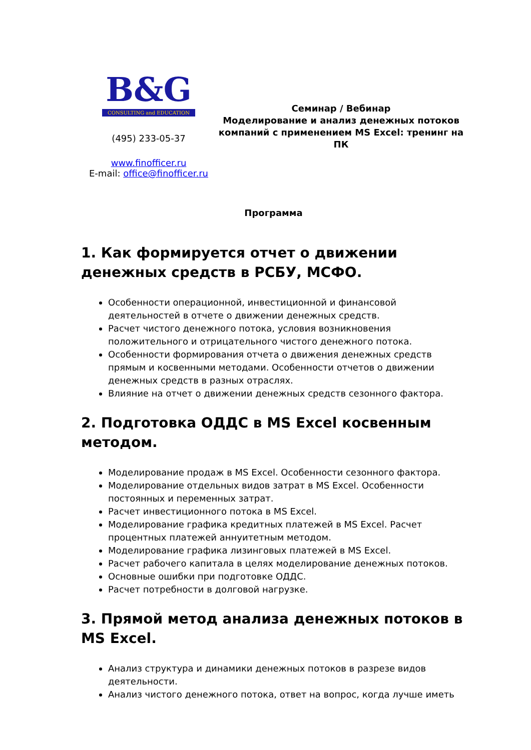B&G
CONSULTING and EDUCATION
(495) 233-05-37
www.finofficer.ru
E-mail: office@finofficer.ru
Семинар / Вебинар
Моделирование и анализ денежных потоков компаний с применением MS Excel: тренинг на ПК
Программа
1. Как формируется отчет о движении денежных средств в РСБУ, МСФО.
Особенности операционной, инвестиционной и финансовой деятельностей в отчете о движении денежных средств.
Расчет чистого денежного потока, условия возникновения положительного и отрицательного чистого денежного потока.
Особенности формирования отчета о движения денежных средств прямым и косвенными методами. Особенности отчетов о движении денежных средств в разных отраслях.
Влияние на отчет о движении денежных средств сезонного фактора.
2. Подготовка ОДДС в MS Excel косвенным методом.
Моделирование продаж в MS Excel. Особенности сезонного фактора.
Моделирование отдельных видов затрат в MS Excel. Особенности постоянных и переменных затрат.
Расчет инвестиционного потока в MS Excel.
Моделирование графика кредитных платежей в MS Excel. Расчет процентных платежей аннуитетным методом.
Моделирование графика лизинговых платежей в MS Excel.
Расчет рабочего капитала в целях моделирование денежных потоков.
Основные ошибки при подготовке ОДДС.
Расчет потребности в долговой нагрузке.
3. Прямой метод анализа денежных потоков в MS Excel.
Анализ структура и динамики денежных потоков в разрезе видов деятельности.
Анализ чистого денежного потока, ответ на вопрос, когда лучше иметь